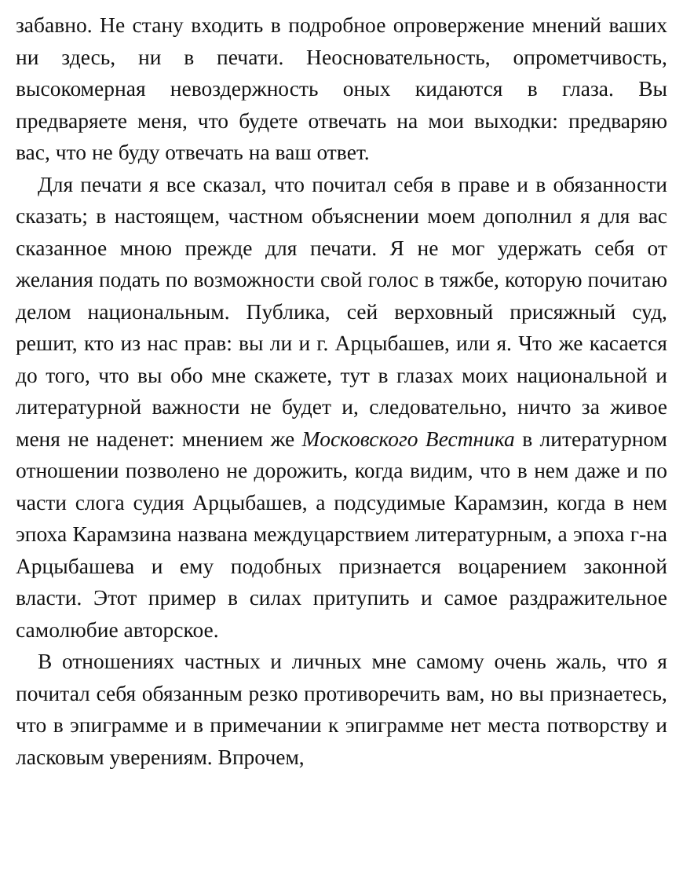забавно. Не стану входить в подробное опровержение мнений ваших ни здесь, ни в печати. Неосновательность, опрометчивость, высокомерная невоздержность оных кидаются в глаза. Вы предваряете меня, что будете отвечать на мои выходки: предваряю вас, что не буду отвечать на ваш ответ.
Для печати я все сказал, что почитал себя в праве и в обязанности сказать; в настоящем, частном объяснении моем дополнил я для вас сказанное мною прежде для печати. Я не мог удержать себя от желания подать по возможности свой голос в тяжбе, которую почитаю делом национальным. Публика, сей верховный присяжный суд, решит, кто из нас прав: вы ли и г. Арцыбашев, или я. Что же касается до того, что вы обо мне скажете, тут в глазах моих национальной и литературной важности не будет и, следовательно, ничто за живое меня не наденет: мнением же Московского Вестника в литературном отношении позволено не дорожить, когда видим, что в нем даже и по части слога судия Арцыбашев, а подсудимые Карамзин, когда в нем эпоха Карамзина названа междуцарствием литературным, а эпоха г-на Арцыбашева и ему подобных признается воцарением законной власти. Этот пример в силах притупить и самое раздражительное самолюбие авторское.
В отношениях частных и личных мне самому очень жаль, что я почитал себя обязанным резко противоречить вам, но вы признаетесь, что в эпиграмме и в примечании к эпиграмме нет места потворству и ласковым уверениям. Впрочем,